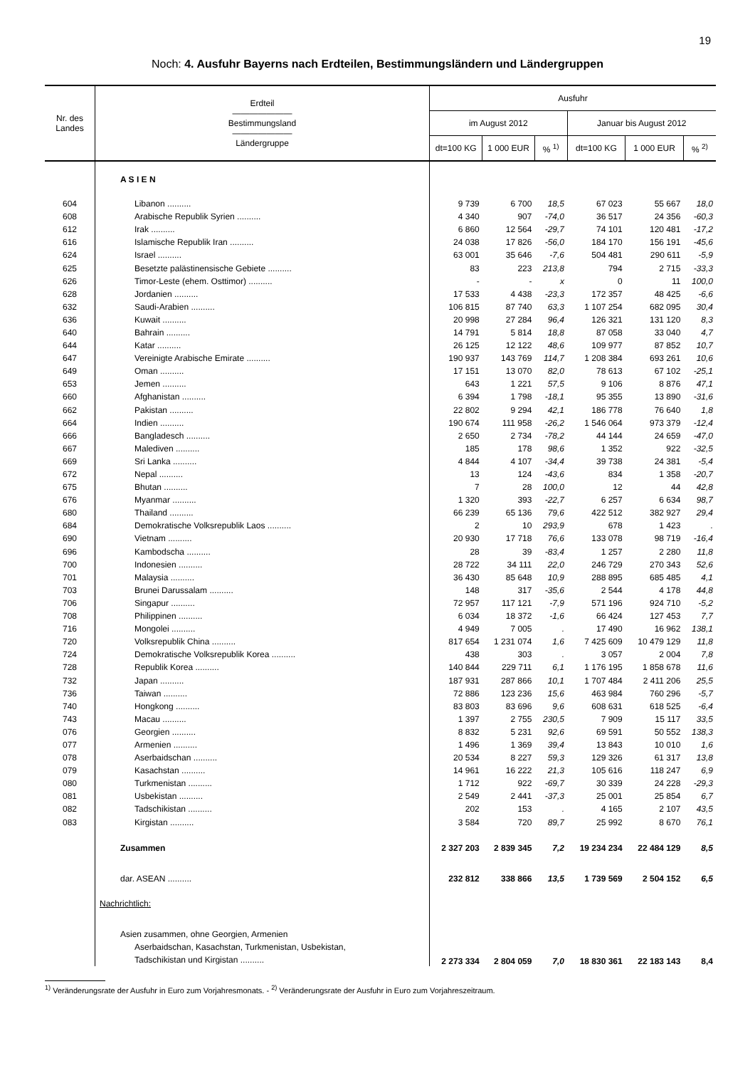19
Noch: 4. Ausfuhr Bayerns nach Erdteilen, Bestimmungsländern und Ländergruppen
| Nr. des Landes | Erdteil ——————— Bestimmungsland ——————— Ländergruppe | Ausfuhr | | | | | |
| --- | --- | --- | --- | --- | --- | --- | --- |
| | | im August 2012 | | | Januar bis August 2012 | | |
| | | dt=100 KG | 1 000 EUR | % <sup>1)</sup> | dt=100 KG | 1 000 EUR | % <sup>2)</sup> |
| | A S I E N | | | | | | |
| 604 | Libanon .......... | 9 739 | 6 700 | 18,5 | 67 023 | 55 667 | 18,0 |
| 608 | Arabische Republik Syrien .......... | 4 340 | 907 | -74,0 | 36 517 | 24 356 | -60,3 |
| 612 | Irak .......... | 6 860 | 12 564 | -29,7 | 74 101 | 120 481 | -17,2 |
| 616 | Islamische Republik Iran .......... | 24 038 | 17 826 | -56,0 | 184 170 | 156 191 | -45,6 |
| 624 | Israel .......... | 63 001 | 35 646 | -7,6 | 504 481 | 290 611 | -5,9 |
| 625 | Besetzte palästinensische Gebiete .......... | 83 | 223 | 213,8 | 794 | 2 715 | -33,3 |
| 626 | Timor-Leste (ehem. Osttimor) .......... | - | - | x | 0 | 11 | 100,0 |
| 628 | Jordanien .......... | 17 533 | 4 438 | -23,3 | 172 357 | 48 425 | -6,6 |
| 632 | Saudi-Arabien .......... | 106 815 | 87 740 | 63,3 | 1 107 254 | 682 095 | 30,4 |
| 636 | Kuwait .......... | 20 998 | 27 284 | 96,4 | 126 321 | 131 120 | 8,3 |
| 640 | Bahrain .......... | 14 791 | 5 814 | 18,8 | 87 058 | 33 040 | 4,7 |
| 644 | Katar .......... | 26 125 | 12 122 | 48,6 | 109 977 | 87 852 | 10,7 |
| 647 | Vereinigte Arabische Emirate .......... | 190 937 | 143 769 | 114,7 | 1 208 384 | 693 261 | 10,6 |
| 649 | Oman .......... | 17 151 | 13 070 | 82,0 | 78 613 | 67 102 | -25,1 |
| 653 | Jemen .......... | 643 | 1 221 | 57,5 | 9 106 | 8 876 | 47,1 |
| 660 | Afghanistan .......... | 6 394 | 1 798 | -18,1 | 95 355 | 13 890 | -31,6 |
| 662 | Pakistan .......... | 22 802 | 9 294 | 42,1 | 186 778 | 76 640 | 1,8 |
| 664 | Indien .......... | 190 674 | 111 958 | -26,2 | 1 546 064 | 973 379 | -12,4 |
| 666 | Bangladesch .......... | 2 650 | 2 734 | -78,2 | 44 144 | 24 659 | -47,0 |
| 667 | Malediven .......... | 185 | 178 | 98,6 | 1 352 | 922 | -32,5 |
| 669 | Sri Lanka .......... | 4 844 | 4 107 | -34,4 | 39 738 | 24 381 | -5,4 |
| 672 | Nepal .......... | 13 | 124 | -43,6 | 834 | 1 358 | -20,7 |
| 675 | Bhutan .......... | 7 | 28 | 100,0 | 12 | 44 | 42,8 |
| 676 | Myanmar .......... | 1 320 | 393 | -22,7 | 6 257 | 6 634 | 98,7 |
| 680 | Thailand .......... | 66 239 | 65 136 | 79,6 | 422 512 | 382 927 | 29,4 |
| 684 | Demokratische Volksrepublik Laos .......... | 2 | 10 | 293,9 | 678 | 1 423 | . |
| 690 | Vietnam .......... | 20 930 | 17 718 | 76,6 | 133 078 | 98 719 | -16,4 |
| 696 | Kambodscha .......... | 28 | 39 | -83,4 | 1 257 | 2 280 | 11,8 |
| 700 | Indonesien .......... | 28 722 | 34 111 | 22,0 | 246 729 | 270 343 | 52,6 |
| 701 | Malaysia .......... | 36 430 | 85 648 | 10,9 | 288 895 | 685 485 | 4,1 |
| 703 | Brunei Darussalam .......... | 148 | 317 | -35,6 | 2 544 | 4 178 | 44,8 |
| 706 | Singapur .......... | 72 957 | 117 121 | -7,9 | 571 196 | 924 710 | -5,2 |
| 708 | Philippinen .......... | 6 034 | 18 372 | -1,6 | 66 424 | 127 453 | 7,7 |
| 716 | Mongolei .......... | 4 949 | 7 005 | . | 17 490 | 16 962 | 138,1 |
| 720 | Volksrepublik China .......... | 817 654 | 1 231 074 | 1,6 | 7 425 609 | 10 479 129 | 11,8 |
| 724 | Demokratische Volksrepublik Korea .......... | 438 | 303 | . | 3 057 | 2 004 | 7,8 |
| 728 | Republik Korea .......... | 140 844 | 229 711 | 6,1 | 1 176 195 | 1 858 678 | 11,6 |
| 732 | Japan .......... | 187 931 | 287 866 | 10,1 | 1 707 484 | 2 411 206 | 25,5 |
| 736 | Taiwan .......... | 72 886 | 123 236 | 15,6 | 463 984 | 760 296 | -5,7 |
| 740 | Hongkong .......... | 83 803 | 83 696 | 9,6 | 608 631 | 618 525 | -6,4 |
| 743 | Macau .......... | 1 397 | 2 755 | 230,5 | 7 909 | 15 117 | 33,5 |
| 076 | Georgien .......... | 8 832 | 5 231 | 92,6 | 69 591 | 50 552 | 138,3 |
| 077 | Armenien .......... | 1 496 | 1 369 | 39,4 | 13 843 | 10 010 | 1,6 |
| 078 | Aserbaidschan .......... | 20 534 | 8 227 | 59,3 | 129 326 | 61 317 | 13,8 |
| 079 | Kasachstan .......... | 14 961 | 16 222 | 21,3 | 105 616 | 118 247 | 6,9 |
| 080 | Turkmenistan .......... | 1 712 | 922 | -69,7 | 30 339 | 24 228 | -29,3 |
| 081 | Usbekistan .......... | 2 549 | 2 441 | -37,3 | 25 001 | 25 854 | 6,7 |
| 082 | Tadschikistan .......... | 202 | 153 | . | 4 165 | 2 107 | 43,5 |
| 083 | Kirgistan .......... | 3 584 | 720 | 89,7 | 25 992 | 8 670 | 76,1 |
| | Zusammen | 2 327 203 | 2 839 345 | 7,2 | 19 234 234 | 22 484 129 | 8,5 |
| | dar. ASEAN .......... | 232 812 | 338 866 | 13,5 | 1 739 569 | 2 504 152 | 6,5 |
| | Nachrichtlich: | | | | | | |
| | Asien zusammen, ohne Georgien, Armenien Aserbaidschan, Kasachstan, Turkmenistan, Usbekistan, Tadschikistan und Kirgistan .......... | 2 273 334 | 2 804 059 | 7,0 | 18 830 361 | 22 183 143 | 8,4 |
<sup>1)</sup> Veränderungsrate der Ausfuhr in Euro zum Vorjahresmonats. - <sup>2)</sup> Veränderungsrate der Ausfuhr in Euro zum Vorjahreszeitraum.